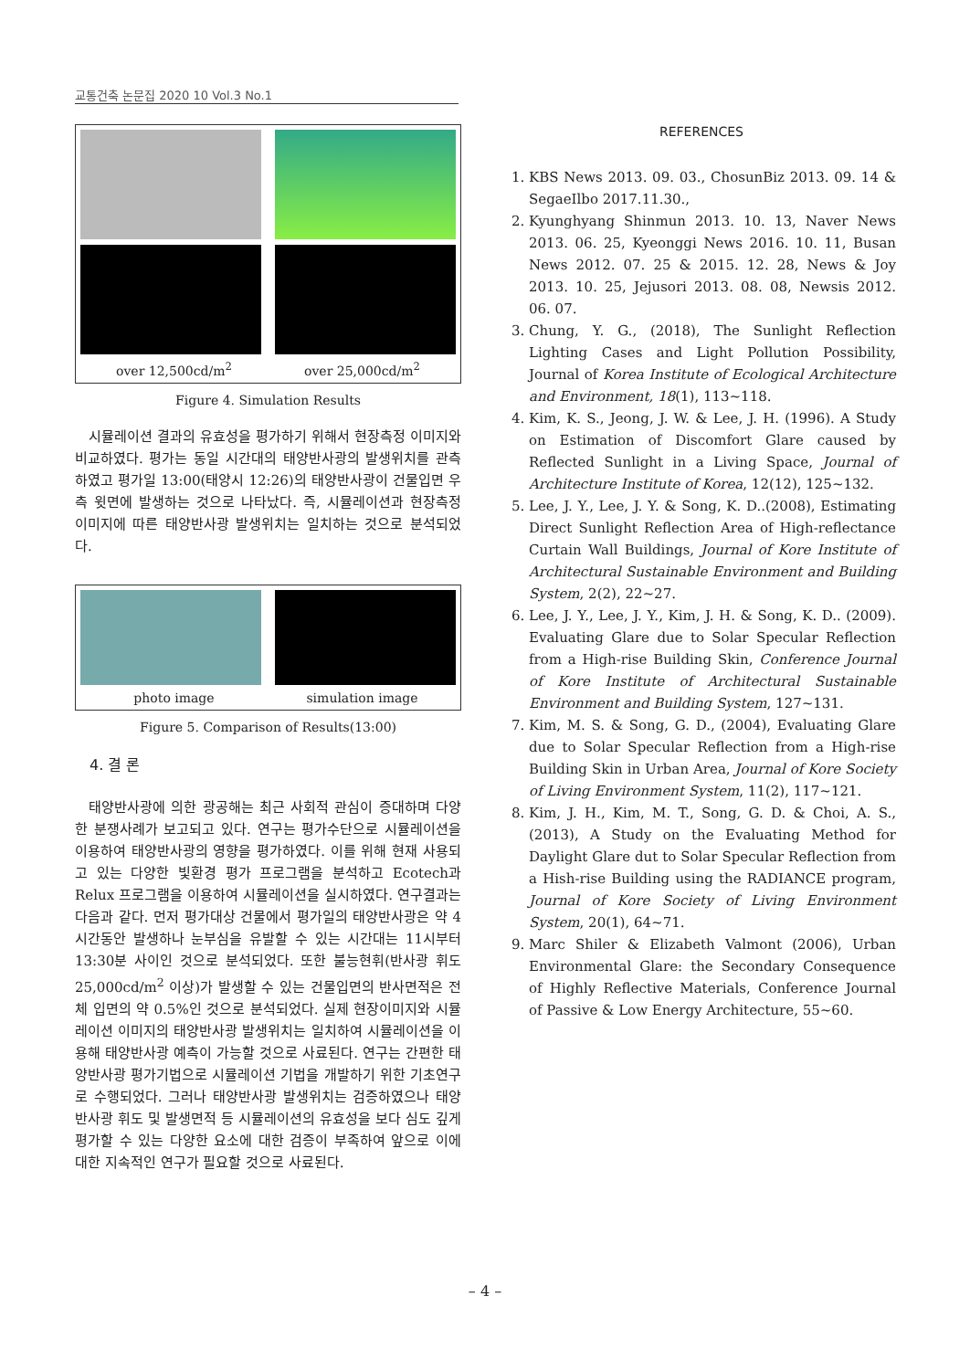교통건축 논문집 2020 10 Vol.3 No.1
over 12,500cd/m<sup>2</sup>
over 25,000cd/m<sup>2</sup>
Figure 4. Simulation Results
시뮬레이션 결과의 유효성을 평가하기 위해서 현장측정 이미지와 비교하였다. 평가는 동일 시간대의 태양반사광의 발생위치를 관측하였고 평가일 13:00(태양시 12:26)의 태양반사광이 건물입면 우측 윗면에 발생하는 것으로 나타났다. 즉, 시뮬레이션과 현장측정 이미지에 따른 태양반사광 발생위치는 일치하는 것으로 분석되었다.
photo image
simulation image
Figure 5. Comparison of Results(13:00)
4. 결 론
태양반사광에 의한 광공해는 최근 사회적 관심이 증대하며 다양한 분쟁사례가 보고되고 있다. 연구는 평가수단으로 시뮬레이션을 이용하여 태양반사광의 영향을 평가하였다. 이를 위해 현재 사용되고 있는 다양한 빛환경 평가 프로그램을 분석하고 Ecotech과 Relux 프로그램을 이용하여 시뮬레이션을 실시하였다. 연구결과는 다음과 같다. 먼저 평가대상 건물에서 평가일의 태양반사광은 약 4시간동안 발생하나 눈부심을 유발할 수 있는 시간대는 11시부터 13:30분 사이인 것으로 분석되었다. 또한 불능현휘(반사광 휘도 25,000cd/m<sup>2</sup> 이상)가 발생할 수 있는 건물입면의 반사면적은 전체 입면의 약 0.5%인 것으로 분석되었다. 실제 현장이미지와 시뮬레이션 이미지의 태양반사광 발생위치는 일치하여 시뮬레이션을 이용해 태양반사광 예측이 가능할 것으로 사료된다. 연구는 간편한 태양반사광 평가기법으로 시뮬레이션 기법을 개발하기 위한 기초연구로 수행되었다. 그러나 태양반사광 발생위치는 검증하였으나 태양반사광 휘도 및 발생면적 등 시뮬레이션의 유효성을 보다 심도 깊게 평가할 수 있는 다양한 요소에 대한 검증이 부족하여 앞으로 이에 대한 지속적인 연구가 필요할 것으로 사료된다.
REFERENCES
1. KBS News 2013. 09. 03., ChosunBiz 2013. 09. 14 & SegaeIlbo 2017.11.30.,
2. Kyunghyang Shinmun 2013. 10. 13, Naver News 2013. 06. 25, Kyeonggi News 2016. 10. 11, Busan News 2012. 07. 25 & 2015. 12. 28, News & Joy 2013. 10. 25, Jejusori 2013. 08. 08, Newsis 2012. 06. 07.
3. Chung, Y. G., (2018), The Sunlight Reflection Lighting Cases and Light Pollution Possibility, Journal of Korea Institute of Ecological Architecture and Environment, 18(1), 113~118.
4. Kim, K. S., Jeong, J. W. & Lee, J. H. (1996). A Study on Estimation of Discomfort Glare caused by Reflected Sunlight in a Living Space, Journal of Architecture Institute of Korea, 12(12), 125~132.
5. Lee, J. Y., Lee, J. Y. & Song, K. D..(2008), Estimating Direct Sunlight Reflection Area of High-reflectance Curtain Wall Buildings, Journal of Kore Institute of Architectural Sustainable Environment and Building System, 2(2), 22~27.
6. Lee, J. Y., Lee, J. Y., Kim, J. H. & Song, K. D.. (2009). Evaluating Glare due to Solar Specular Reflection from a High-rise Building Skin, Conference Journal of Kore Institute of Architectural Sustainable Environment and Building System, 127~131.
7. Kim, M. S. & Song, G. D., (2004), Evaluating Glare due to Solar Specular Reflection from a High-rise Building Skin in Urban Area, Journal of Kore Society of Living Environment System, 11(2), 117~121.
8. Kim, J. H., Kim, M. T., Song, G. D. & Choi, A. S., (2013), A Study on the Evaluating Method for Daylight Glare dut to Solar Specular Reflection from a Hish-rise Building using the RADIANCE program, Journal of Kore Society of Living Environment System, 20(1), 64~71.
9. Marc Shiler & Elizabeth Valmont (2006), Urban Environmental Glare: the Secondary Consequence of Highly Reflective Materials, Conference Journal of Passive & Low Energy Architecture, 55~60.
– 4 –